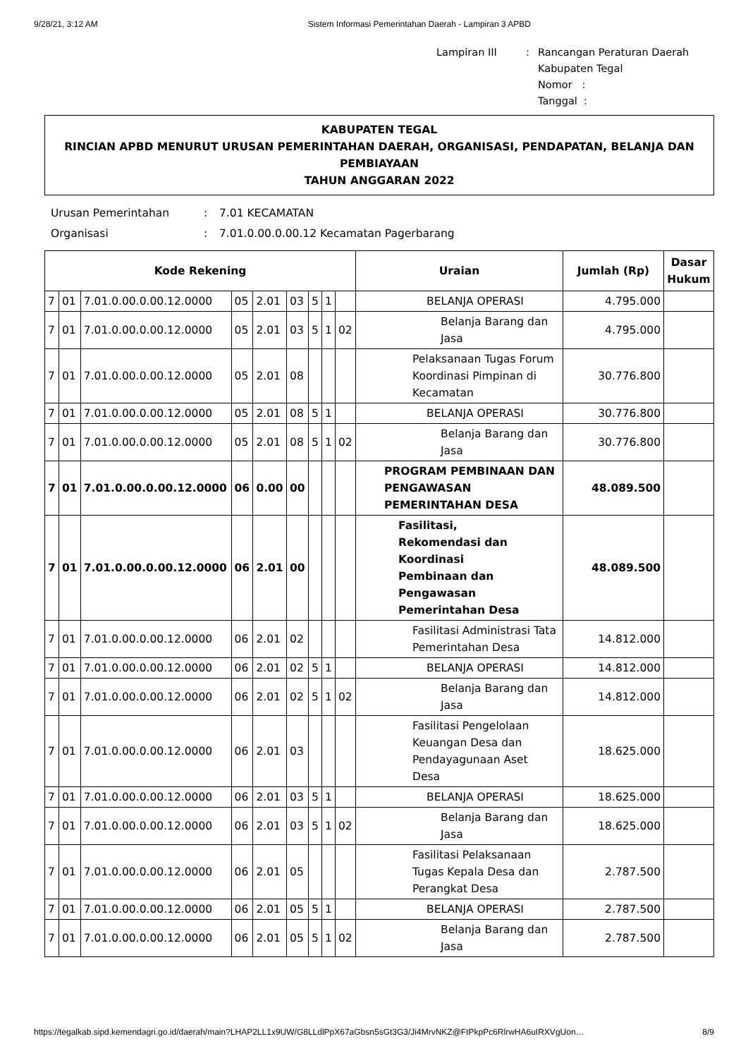9/28/21, 3:12 AM Sistem Informasi Pemerintahan Daerah - Lampiran 3 APBD
| Lampiran III | : | Rancangan Peraturan Daerah Kabupaten Tegal Nomor : Tanggal : |
KABUPATEN TEGAL
RINCIAN APBD MENURUT URUSAN PEMERINTAHAN DAERAH, ORGANISASI, PENDAPATAN, BELANJA DAN PEMBIAYAAN
TAHUN ANGGARAN 2022
| Urusan Pemerintahan | : | 7.01 KECAMATAN |
| Organisasi | : | 7.01.0.00.0.00.12 Kecamatan Pagerbarang |
| Kode Rekening | | | | | | | | | Uraian | Jumlah (Rp) | Dasar Hukum |
| --- | --- | --- | --- | --- | --- | --- | --- | --- | --- | --- | --- |
| 7 | 01 | 7.01.0.00.0.00.12.0000 | 05 | 2.01 | 03 | 5 | 1 | | BELANJA OPERASI | 4.795.000 | |
| 7 | 01 | 7.01.0.00.0.00.12.0000 | 05 | 2.01 | 03 | 5 | 1 | 02 | Belanja Barang dan Jasa | 4.795.000 | |
| 7 | 01 | 7.01.0.00.0.00.12.0000 | 05 | 2.01 | 08 | | | | Pelaksanaan Tugas Forum Koordinasi Pimpinan di Kecamatan | 30.776.800 | |
| 7 | 01 | 7.01.0.00.0.00.12.0000 | 05 | 2.01 | 08 | 5 | 1 | | BELANJA OPERASI | 30.776.800 | |
| 7 | 01 | 7.01.0.00.0.00.12.0000 | 05 | 2.01 | 08 | 5 | 1 | 02 | Belanja Barang dan Jasa | 30.776.800 | |
| 7 | 01 | 7.01.0.00.0.00.12.0000 | 06 | 0.00 | 00 | | | | PROGRAM PEMBINAAN DAN PENGAWASAN PEMERINTAHAN DESA | 48.089.500 | |
| 7 | 01 | 7.01.0.00.0.00.12.0000 | 06 | 2.01 | 00 | | | | Fasilitasi, Rekomendasi dan Koordinasi Pembinaan dan Pengawasan Pemerintahan Desa | 48.089.500 | |
| 7 | 01 | 7.01.0.00.0.00.12.0000 | 06 | 2.01 | 02 | | | | Fasilitasi Administrasi Tata Pemerintahan Desa | 14.812.000 | |
| 7 | 01 | 7.01.0.00.0.00.12.0000 | 06 | 2.01 | 02 | 5 | 1 | | BELANJA OPERASI | 14.812.000 | |
| 7 | 01 | 7.01.0.00.0.00.12.0000 | 06 | 2.01 | 02 | 5 | 1 | 02 | Belanja Barang dan Jasa | 14.812.000 | |
| 7 | 01 | 7.01.0.00.0.00.12.0000 | 06 | 2.01 | 03 | | | | Fasilitasi Pengelolaan Keuangan Desa dan Pendayagunaan Aset Desa | 18.625.000 | |
| 7 | 01 | 7.01.0.00.0.00.12.0000 | 06 | 2.01 | 03 | 5 | 1 | | BELANJA OPERASI | 18.625.000 | |
| 7 | 01 | 7.01.0.00.0.00.12.0000 | 06 | 2.01 | 03 | 5 | 1 | 02 | Belanja Barang dan Jasa | 18.625.000 | |
| 7 | 01 | 7.01.0.00.0.00.12.0000 | 06 | 2.01 | 05 | | | | Fasilitasi Pelaksanaan Tugas Kepala Desa dan Perangkat Desa | 2.787.500 | |
| 7 | 01 | 7.01.0.00.0.00.12.0000 | 06 | 2.01 | 05 | 5 | 1 | | BELANJA OPERASI | 2.787.500 | |
| 7 | 01 | 7.01.0.00.0.00.12.0000 | 06 | 2.01 | 05 | 5 | 1 | 02 | Belanja Barang dan Jasa | 2.787.500 | |
https://tegalkab.sipd.kemendagri.go.id/daerah/main?LHAP2LL1x9UW/G8LLdlPpX67aGbsn5sGt3G3/Ji4MrvNKZ@FtPkpPc6RlrwHA6uIRXVgUon… 8/9